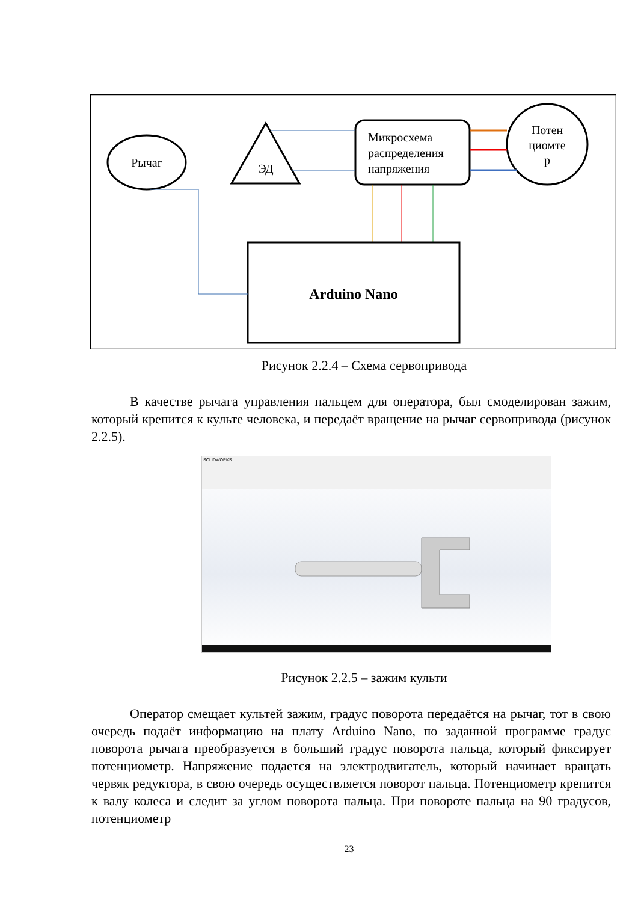Рычаг
ЭД
Микросхема
распределения
напряжения
Потен
циомте
р
Arduino Nano
Рисунок 2.2.4 – Схема сервопривода
В качестве рычага управления пальцем для оператора, был смоделирован зажим, который крепится к культе человека, и передаёт вращение на рычаг сервопривода (рисунок 2.2.5).
SOLIDWORKS
Рисунок 2.2.5 – зажим культи
Оператор смещает культей зажим, градус поворота передаётся на рычаг, тот в свою очередь подаёт информацию на плату Arduino Nano, по заданной программе градус поворота рычага преобразуется в больший градус поворота пальца, который фиксирует потенциометр. Напряжение подается на электродвигатель, который начинает вращать червяк редуктора, в свою очередь осуществляется поворот пальца. Потенциометр крепится к валу колеса и следит за углом поворота пальца. При повороте пальца на 90 градусов, потенциометр
23